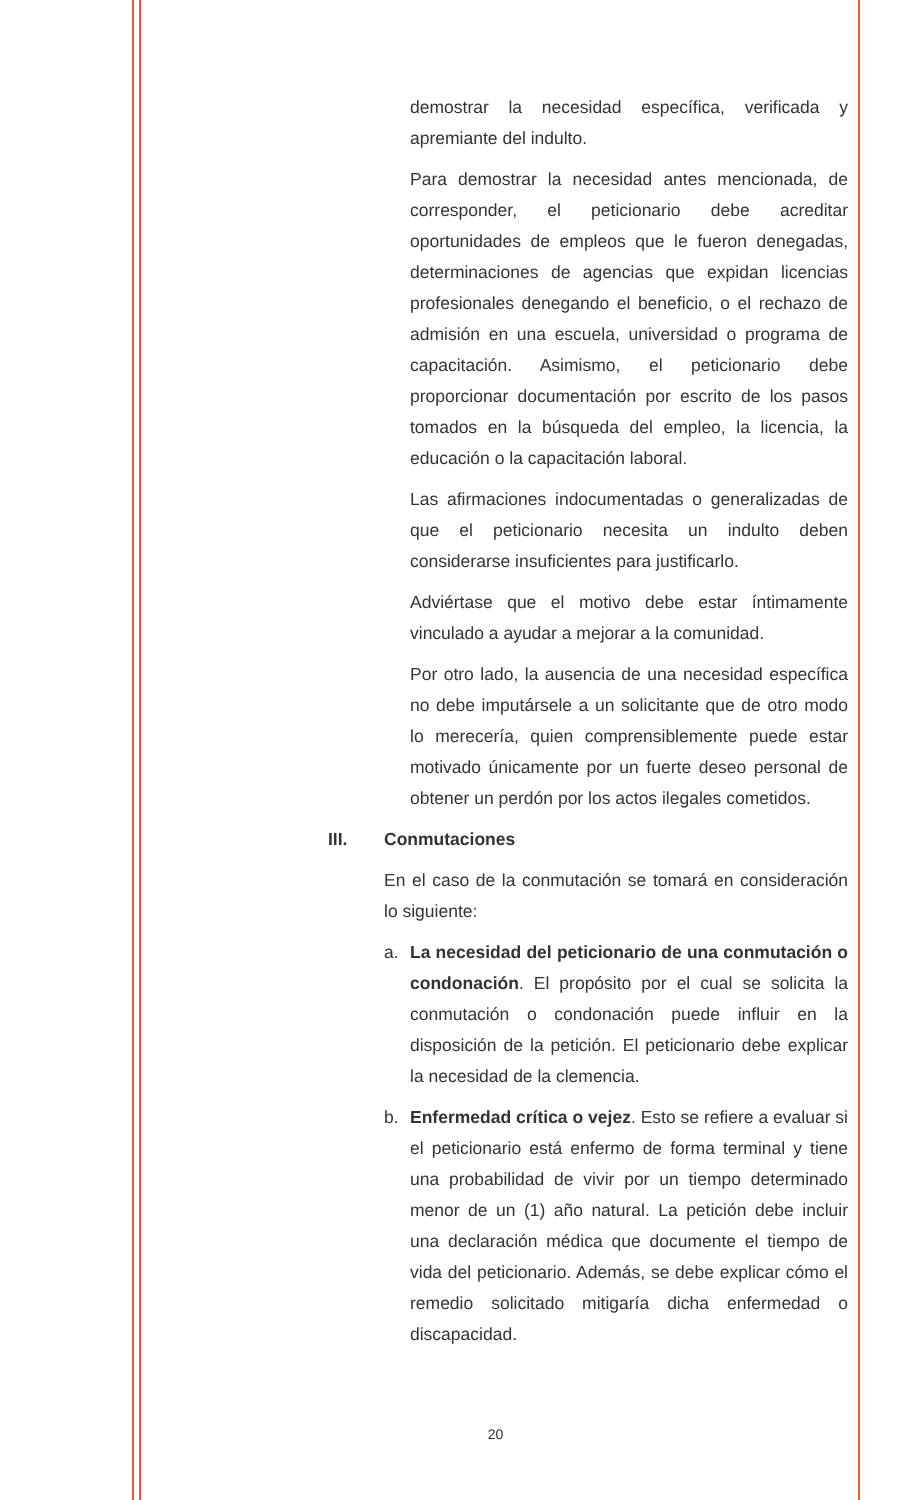demostrar la necesidad específica, verificada y apremiante del indulto.
Para demostrar la necesidad antes mencionada, de corresponder, el peticionario debe acreditar oportunidades de empleos que le fueron denegadas, determinaciones de agencias que expidan licencias profesionales denegando el beneficio, o el rechazo de admisión en una escuela, universidad o programa de capacitación. Asimismo, el peticionario debe proporcionar documentación por escrito de los pasos tomados en la búsqueda del empleo, la licencia, la educación o la capacitación laboral.
Las afirmaciones indocumentadas o generalizadas de que el peticionario necesita un indulto deben considerarse insuficientes para justificarlo.
Adviértase que el motivo debe estar íntimamente vinculado a ayudar a mejorar a la comunidad.
Por otro lado, la ausencia de una necesidad específica no debe imputársele a un solicitante que de otro modo lo merecería, quien comprensiblemente puede estar motivado únicamente por un fuerte deseo personal de obtener un perdón por los actos ilegales cometidos.
III. Conmutaciones
En el caso de la conmutación se tomará en consideración lo siguiente:
a. La necesidad del peticionario de una conmutación o condonación. El propósito por el cual se solicita la conmutación o condonación puede influir en la disposición de la petición. El peticionario debe explicar la necesidad de la clemencia.
b. Enfermedad crítica o vejez. Esto se refiere a evaluar si el peticionario está enfermo de forma terminal y tiene una probabilidad de vivir por un tiempo determinado menor de un (1) año natural. La petición debe incluir una declaración médica que documente el tiempo de vida del peticionario. Además, se debe explicar cómo el remedio solicitado mitigaría dicha enfermedad o discapacidad.
20